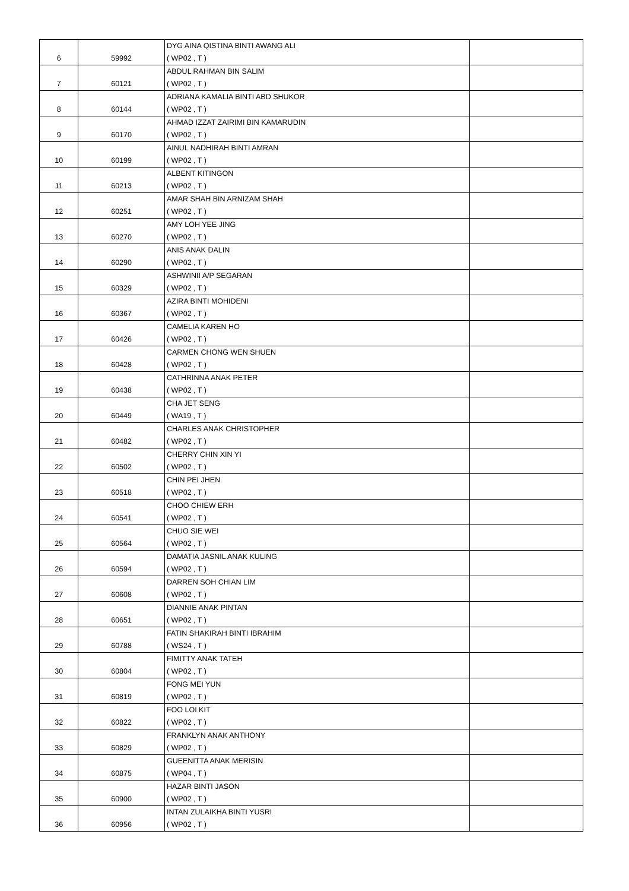| 6 | 59992 | DYG AINA QISTINA BINTI AWANG ALI ( WP02 , T ) | |
| 7 | 60121 | ABDUL RAHMAN BIN SALIM ( WP02 , T ) | |
| 8 | 60144 | ADRIANA KAMALIA BINTI ABD SHUKOR ( WP02 , T ) | |
| 9 | 60170 | AHMAD IZZAT ZAIRIMI BIN KAMARUDIN ( WP02 , T ) | |
| 10 | 60199 | AINUL NADHIRAH BINTI AMRAN ( WP02 , T ) | |
| 11 | 60213 | ALBENT KITINGON ( WP02 , T ) | |
| 12 | 60251 | AMAR SHAH BIN ARNIZAM SHAH ( WP02 , T ) | |
| 13 | 60270 | AMY LOH YEE JING ( WP02 , T ) | |
| 14 | 60290 | ANIS ANAK DALIN ( WP02 , T ) | |
| 15 | 60329 | ASHWINII A/P SEGARAN ( WP02 , T ) | |
| 16 | 60367 | AZIRA BINTI MOHIDENI ( WP02 , T ) | |
| 17 | 60426 | CAMELIA KAREN HO ( WP02 , T ) | |
| 18 | 60428 | CARMEN CHONG WEN SHUEN ( WP02 , T ) | |
| 19 | 60438 | CATHRINNA ANAK PETER ( WP02 , T ) | |
| 20 | 60449 | CHA JET SENG ( WA19 , T ) | |
| 21 | 60482 | CHARLES ANAK CHRISTOPHER ( WP02 , T ) | |
| 22 | 60502 | CHERRY CHIN XIN YI ( WP02 , T ) | |
| 23 | 60518 | CHIN PEI JHEN ( WP02 , T ) | |
| 24 | 60541 | CHOO CHIEW ERH ( WP02 , T ) | |
| 25 | 60564 | CHUO SIE WEI ( WP02 , T ) | |
| 26 | 60594 | DAMATIA JASNIL ANAK KULING ( WP02 , T ) | |
| 27 | 60608 | DARREN SOH CHIAN LIM ( WP02 , T ) | |
| 28 | 60651 | DIANNIE ANAK PINTAN ( WP02 , T ) | |
| 29 | 60788 | FATIN SHAKIRAH BINTI IBRAHIM ( WS24 , T ) | |
| 30 | 60804 | FIMITTY ANAK TATEH ( WP02 , T ) | |
| 31 | 60819 | FONG MEI YUN ( WP02 , T ) | |
| 32 | 60822 | FOO LOI KIT ( WP02 , T ) | |
| 33 | 60829 | FRANKLYN ANAK ANTHONY ( WP02 , T ) | |
| 34 | 60875 | GUEENITTA ANAK MERISIN ( WP04 , T ) | |
| 35 | 60900 | HAZAR BINTI JASON ( WP02 , T ) | |
| 36 | 60956 | INTAN ZULAIKHA BINTI YUSRI ( WP02 , T ) | |